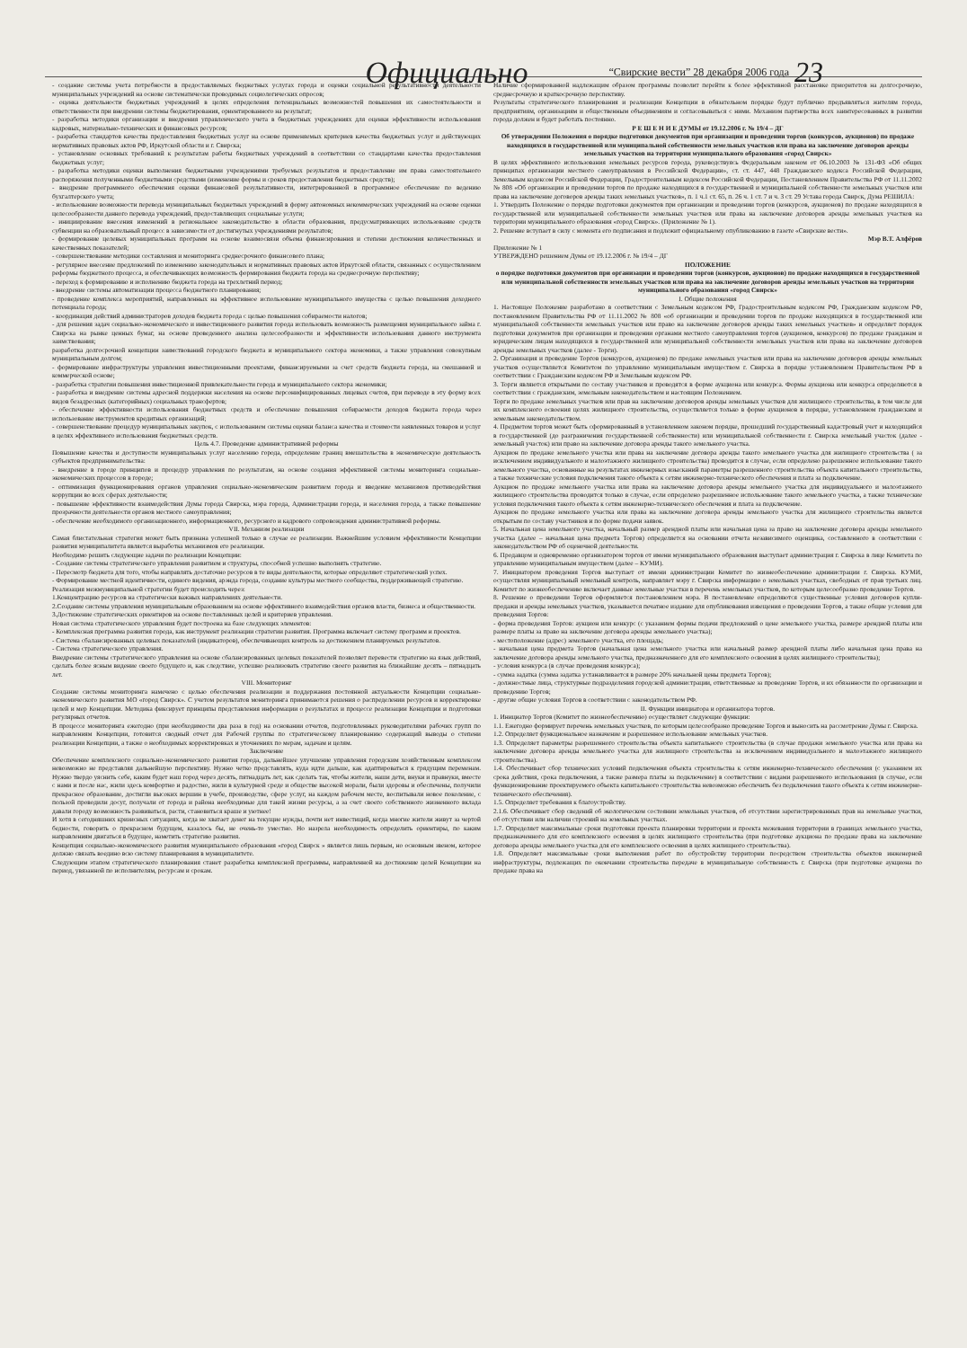Официально “Свирские вести” 28 декабря 2006 года 23
- создание системы учета потребности в предоставляемых бюджетных услугах города и оценки социальной результативности деятельности муниципальных учреждений на основе систематически проводимых социологических опросов;
- оценка деятельности бюджетных учреждений в целях определения потенциальных возможностей повышения их самостоятельности и ответственности при внедрении системы бюджетирования, ориентированного на результат;
- разработка методики организации и внедрения управленческого учета в бюджетных учреждениях для оценки эффективности использования кадровых, материально-технических и финансовых ресурсов;
- разработка стандартов качества предоставления бюджетных услуг на основе применяемых критериев качества бюджетных услуг и действующих нормативных правовых актов РФ, Иркутской области и г. Свирска;
- установление основных требований к результатам работы бюджетных учреждений в соответствии со стандартами качества предоставления бюджетных услуг;
- разработка методики оценки выполнения бюджетными учреждениями требуемых результатов и предоставление им права самостоятельного распоряжения полученными бюджетными средствами (изменение формы и сроков предоставления бюджетных средств);
- внедрение программного обеспечения оценки финансовой результативности, интегрированной в программное обеспечение по ведению бухгалтерского учета;
- использование возможности перевода муниципальных бюджетных учреждений в форму автономных некоммерческих учреждений на основе оценки целесообразности данного перевода учреждений, предоставляющих социальные услуги;
- инициирование внесения изменений в региональное законодательство в области образования, предусматривающих использование средств субвенции на образовательный процесс в зависимости от достигнутых учреждениями результатов;
- формирование целевых муниципальных программ на основе взаимосвязи объема финансирования и степени достижения количественных и качественных показателей;
- совершенствование методики составления и мониторинга среднесрочного финансового плана;
- регулярное внесение предложений по изменению законодательных и нормативных правовых актов Иркутской области, связанных с осуществлением реформы бюджетного процесса, и обеспечивающих возможность формирования бюджета города на среднесрочную перспективу;
- переход к формированию и исполнению бюджета города на трехлетний период;
- внедрение системы автоматизации процесса бюджетного планирования;
- проведение комплекса мероприятий, направленных на эффективное использование муниципального имущества с целью повышения доходного потенциала города;
- координация действий администраторов доходов бюджета города с целью повышения собираемости налогов;
- для решения задач социально-экономического и инвестиционного развития города использовать возможность размещения муниципального займа г. Свирска на рынке ценных бумаг, на основе проведенного анализа целесообразности и эффективности использования данного инструмента заимствования;
разработка долгосрочной концепции заимствований городского бюджета и муниципального сектора экономики, а также управления совокупным муниципальным долгом;
- формирование инфраструктуры управления инвестиционными проектами, финансируемыми за счет средств бюджета города, на смешанной и коммерческой основе;
- разработка стратегии повышения инвестиционной привлекательности города и муниципального сектора экономики;
- разработка и внедрение системы адресной поддержки населения на основе персонифицированных лицевых счетов, при переводе в эту форму всех видов безадресных (категорийных) социальных трансфертов;
- обеспечение эффективности использования бюджетных средств и обеспечение повышения собираемости доходов бюджета города через использование инструментов кредитных организаций;
- совершенствование процедур муниципальных закупок, с использованием системы оценки баланса качества и стоимости заявленных товаров и услуг в целях эффективного использования бюджетных средств.
Цель 4.7. Проведение административной реформы
Повышение качества и доступности муниципальных услуг населению города, определение границ вмешательства в экономическую деятельность субъектов предпринимательства:
- внедрение в городе принципов и процедур управления по результатам, на основе создания эффективной системы мониторинга социально-экономических процессов в городе;
- оптимизация функционирования органов управления социально-экономическим развитием города и введение механизмов противодействия коррупции во всех сферах деятельности;
- повышение эффективности взаимодействия Думы города Свирска, мэра города, Администрации города, и населения города, а также повышение прозрачности деятельности органов местного самоуправления;
- обеспечение необходимого организационного, информационного, ресурсного и кадрового сопровождения административной реформы.
VII. Механизм реализации
Самая блистательная стратегия может быть признана успешной только в случае ее реализации. Важнейшим условием эффективности Концепции развития муниципалитета является выработка механизмов его реализации.
Необходимо решить следующие задачи по реализации Концепции:
- Создание системы стратегического управления развитием и структуры, способной успешно выполнять стратегию.
- Пересмотр бюджета для того, чтобы направлять достаточно ресурсов в те виды деятельности, которые определяют стратегический успех.
- Формирование местной идентичности, единого видения, арэнда города, создание культуры местного сообщества, поддерживающей стратегию.
Реализация межмуниципальной стратегии будет происходить через:
1.Концентрацию ресурсов на стратегически важных направлениях деятельности.
2.Создание системы управления муниципальным образованием на основе эффективного взаимодействия органов власти, бизнеса и общественности.
3.Достижение стратегических ориентиров на основе поставленных целей и критериев управления.
Новая система стратегического управления будет построена на базе следующих элементов:
- Комплексная программа развития города, как инструмент реализации стратегии развития. Программа включает систему программ и проектов.
- Система сбалансированных целевых показателей (индикаторов), обеспечивающих контроль за достижением планируемых результатов.
- Система стратегического управления.
Внедрение системы стратегического управления на основе сбалансированных целевых показателей позволяет перевести стратегию на язык действий, сделать более ясным видение своего будущего и, как следствие, успешно реализовать стратегию своего развития на ближайшие десять – пятнадцать лет.
VIII. Мониторинг
Создание системы мониторинга намечено с целью обеспечения реализации и поддержания постоянной актуальности Концепции социально-экономического развития МО «город Свирск». С учетом результатов мониторинга принимаются решения о распределении ресурсов и корректировке целей и мер Концепции. Методика фиксирует принципы представления информации о результатах и процессе реализации Концепции и подготовки регулярных отчетов.
В процессе мониторинга ежегодно (при необходимости два раза в год) на основании отчетов, подготовленных руководителями рабочих групп по направлениям Концепции, готовится сводный отчет для Рабочей группы по стратегическому планированию содержащий выводы о степени реализации Концепции, а также о необходимых корректировках и уточнениях по мерам, задачам и целям.
Заключение
Обеспечение комплексного социально-экономического развития города, дальнейшее улучшение управления городским хозяйственным комплексом невозможно не представляя дальнейшую перспективу. Нужно четко представлять, куда идти дальше, как адаптироваться к грядущим переменам. Нужно твердо уяснить себе, каким будет наш город через десять, пятнадцать лет, как сделать так, чтобы жители, наши дети, внуки и правнуки, вместе с нами и после нас, жили здесь комфортно и радостно, жили в культурной среде и обществе высокой морали, были здоровы и обеспечены, получили прекрасное образование, достигли высоких вершин в учебе, производстве, сфере услуг, на каждом рабочем месте, воспитывали новое поколение, с пользой проводили досуг, получали от города и района необходимые для такой жизни ресурсы, а за счет своего собственного жизненного вклада давали городу возможность развиваться, расти, становиться краше и уютнее!
И хотя в сегодняшних кризисных ситуациях, когда не хватает денег на текущие нужды, почти нет инвестиций, когда многие жители живут за чертой бедности, говорить о прекрасном будущем, казалось бы, не очень-то уместно. Но назрела необходимость определить ориентиры, по каким направлениям двигаться в будущее, наметить стратегию развития.
Концепция социально-экономического развития муниципального образования «город Свирск » является лишь первым, но основным звеном, которое должно связать воедино всю систему планирования в муниципалитете.
Следующим этапом стратегического планирования станет разработка комплексной программы, направленной на достижение целей Концепции на период, увязанной по исполнителям, ресурсам и срокам.
Наличие сформированной надлежащим образом программы позволит перейти к более эффективной расстановке приоритетов на долгосрочную, среднесрочную и краткосрочную перспективу.
Результаты стратегического планирования и реализации Концепции в обязательном порядке будут публично предъявляться жителям города, предприятиям, организациям и общественным объединениям и согласовываться с ними. Механизм партнерства всех заинтересованных в развитии города должен и будет работать постоянно.
Р Е Ш Е Н И Е ДУМЫ от 19.12.2006 г. № 19/4 – ДГ
Об утверждении Положения о порядке подготовки документов при организации и проведении торгов (конкурсов, аукционов) по продаже находящихся в государственной или муниципальной собственности земельных участков или права на заключение договоров аренды земельных участков на территории муниципального образования «город Свирск»
В целях эффективного использования земельных ресурсов города, руководствуясь Федеральным законом от 06.10.2003 № 131-ФЗ «Об общих принципах организации местного самоуправления в Российской Федерации», ст. ст. 447, 448 Гражданского кодекса Российской Федерации, Земельным кодексом Российской Федерации, Градостроительным кодексом Российской Федерации, Постановлением Правительства РФ от 11.11.2002 № 808 «Об организации и проведении торгов по продаже находящихся в государственной и муниципальной собственности земельных участков или права на заключение договоров аренды таких земельных участков», п. 1 ч.1 ст. 65, п. 26 ч. 1 ст. 7 и ч. 3 ст. 29 Устава города Свирск, Дума РЕШИЛА:
1. Утвердить Положение о порядке подготовки документов при организации и проведении торгов (конкурсов, аукционов) по продаже находящихся в государственной или муниципальной собственности земельных участков или права на заключение договоров аренды земельных участков на территории муниципального образования «город Свирск». (Приложение № 1).
2. Решение вступает в силу с момента его подписания и подлежит официальному опубликованию в газете «Свирские вести».
Мэр В.Т. Алфёров
Приложение № 1
УТВЕРЖДЕНО решением Думы от 19.12.2006 г. № 19/4 – ДГ
ПОЛОЖЕНИЕ
о порядке подготовки документов при организации и проведении торгов (конкурсов, аукционов) по продаже находящихся в государственной или муниципальной собственности земельных участков или права на заключение договоров аренды земельных участков на территории муниципального образования «город Свирск»
I. Общие положения
1. Настоящее Положение разработано в соответствии с Земельным кодексом РФ, Градостроительным кодексом РФ, Гражданским кодексом РФ, постановлением Правительства РФ от 11.11.2002 № 808 «об организации и проведении торгов по продаже находящихся в государственной или муниципальной собственности земельных участков или право на заключение договоров аренды таких земельных участков» и определяет порядок подготовки документов при организации и проведении органами местного самоуправления торгов (аукционов, конкурсов) по продаже гражданам и юридическим лицам находящихся в государственной или муниципальной собственности земельных участков или права на заключение договоров аренды земельных участков (далее - Торги).
2. Организация и проведение Торгов (конкурсов, аукционов) по продаже земельных участков или права на заключение договоров аренды земельных участков осуществляется Комитетом по управлению муниципальным имуществом г. Свирска в порядке установленном Правительством РФ в соответствии с Гражданским кодексом РФ и Земельным кодексом РФ.
3. Торги являются открытыми по составу участников и проводятся в форме аукциона или конкурса. Формы аукциона или конкурса определяются в соответствии с гражданским, земельным законодательством и настоящим Положением.
Торги по продаже земельных участков или прав на заключение договоров аренды земельных участков для жилищного строительства, в том числе для их комплексного освоения целях жилищного строительства, осуществляется только в форме аукционов в порядке, установленном гражданским и земельным законодательством.
4. Предметом торгов может быть сформированный в установленном законом порядке, прошедший государственный кадастровый учет и находящийся в государственной (до разграничения государственной собственности) или муниципальной собственности г. Свирска земельный участок (далее - земельный участок) или право на заключение договора аренды такого земельного участка.
Аукцион по продаже земельного участка или права на заключение договора аренды такого земельного участка для жилищного строительства ( за исключением индивидуального и малоэтажного жилищного строительства) проводится в случае, если определено разрешенное использование такого земельного участка, основанные на результатах инженерных изысканий параметры разрешенного строительства объекта капитального строительства, а также технические условия подключения такого объекта к сетям инженерно-технического обеспечения и плата за подключение.
Аукцион по продаже земельного участка или права на заключение договора аренды земельного участка для индивидуального и малоэтажного жилищного строительства проводится только в случае, если определено разрешенное использование такого земельного участка, а также технические условия подключения такого объекта к сетям инженерно-технического обеспечения и плата за подключение.
Аукцион по продаже земельного участка или права на заключение договора аренды земельного участка для жилищного строительства является открытым по составу участников и по форме подачи заявок.
5. Начальная цена земельного участка, начальный размер арендной платы или начальная цена за право на заключение договора аренды земельного участка (далее – начальная цена предмета Торгов) определяется на основании отчета независимого оценщика, составленного в соответствии с законодательством РФ об оценочной деятельности.
6. Продавцом и одновременно организатором торгов от имени муниципального образования выступает администрация г. Свирска в лице Комитета по управлению муниципальным имуществом (далее – КУМИ).
7. Инициатором проведения Торгов выступает от имени администрации Комитет по жизнеобеспечению администрации г. Свирска. КУМИ, осуществляя муниципальный земельный контроль, направляет мэру г. Свирска информацию о земельных участках, свободных от прав третьих лиц. Комитет по жизнеобеспечению включает данные земельные участки в перечень земельных участков, по которым целесообразно проведение Торгов.
8. Решение о проведении Торгов оформляется постановлением мэра. В постановление определяются существенные условия договоров купли-продажи и аренды земельных участков, указывается печатное издание для опубликования извещения о проведении Торгов, а также общие условия для проведения Торгов:
- форма проведения Торгов: аукцион или конкурс (с указанием формы подачи предложений о цене земельного участка, размере арендной платы или размере платы за право на заключение договора аренды земельного участка);
- местоположение (адрес) земельного участка, его площадь;
- начальная цена предмета Торгов (начальная цена земельного участка или начальный размер арендной платы либо начальная цена права на заключение договора аренды земельного участка, предназначенного для его комплексного освоения в целях жилищного строительства);
- условия конкурса (в случае проведения конкурса);
- сумма задатка (сумма задатка устанавливается в размере 20% начальной цены предмета Торгов);
- должностные лица, структурные подразделения городской администрации, ответственные за проведение Торгов, и их обязанности по организации и проведению Торгов;
- другие общие условия Торгов в соответствии с законодательством РФ.
II. Функции инициатора и организатора торгов.
1. Инициатор Торгов (Комитет по жизнеобеспечению) осуществляет следующие функции:
1.1. Ежегодно формирует перечень земельных участков, по которым целесообразно проведение Торгов и выносить на рассмотрение Думы г. Свирска.
1.2. Определяет функциональное назначение и разрешенное использование земельных участков.
1.3. Определяет параметры разрешенного строительства объекта капитального строительства (в случае продажи земельного участка или права на заключение договора аренды земельного участка для жилищного строительства за исключением индивидуального и малоэтажного жилищного строительства).
1.4. Обеспечивает сбор технических условий подключения объекта строительства к сетям инженерно-технического обеспечения (с указанием их срока действия, срока подключения, а также размера платы за подключение) в соответствии с видами разрешенного использования (в случае, если функционирование проектируемого объекта капитального строительства невозможно обеспечить без подключения такого объекта к сетям инженерно-технического обеспечения).
1.5. Определяет требования к благоустройству.
2.1.6. Обеспечивает сбор сведений об экологическом состоянии земельных участков, об отсутствии зарегистрированных прав на земельные участки, об отсутствии или наличии строений на земельных участках.
1.7. Определяет максимальные сроки подготовки проекта планировки территории и проекта межевания территории в границах земельного участка, предназначенного для его комплексного освоения в целях жилищного строительства (при подготовке аукциона по продаже права на заключение договора аренды земельного участка для его комплексного освоения в целях жилищного строительства).
1.8. Определяет максимальные сроки выполнения работ по обустройству территории посредством строительства объектов инженерной инфраструктуры, подлежащих по окончании строительства передаче в муниципальную собственность г. Свирска (при подготовке аукциона по продаже права на